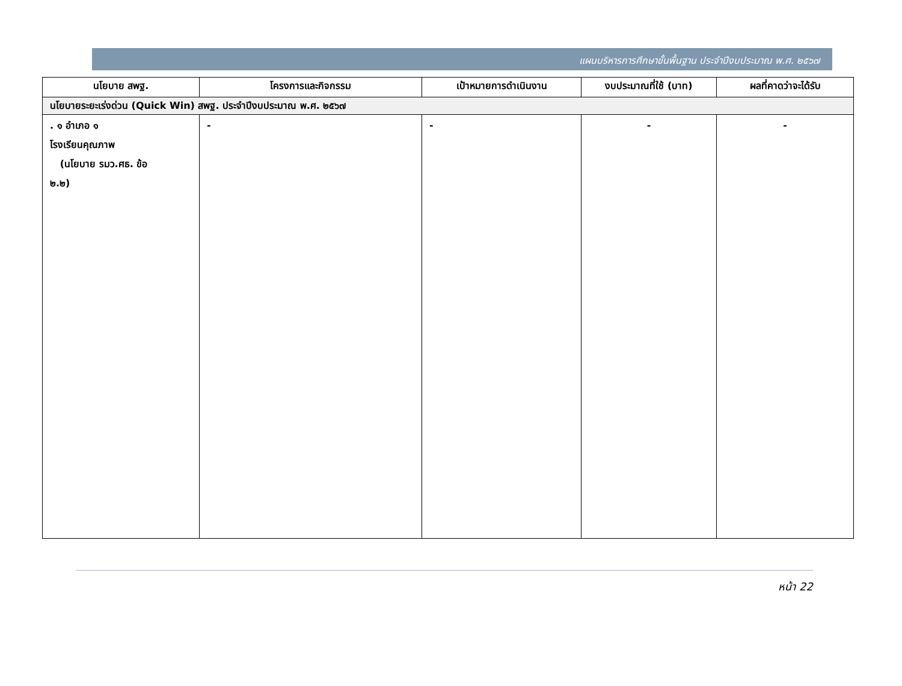แผนบริหารการศึกษาขั้นพื้นฐาน ประจำปีงบประมาณ พ.ศ. ๒๕๖๗
| นโยบาย สพฐ. | โครงการและกิจกรรม | เป้าหมายการดำเนินงาน | งบประมาณที่ใช้ (บาท) | ผลที่คาดว่าจะได้รับ |
| --- | --- | --- | --- | --- |
| นโยบายระยะเร่งด่วน (Quick Win) สพฐ. ประจำปีงบประมาณ พ.ศ. ๒๕๖๗ | | | | |
| . ๑ อำเภอ ๑ โรงเรียนคุณภาพ (นโยบาย รมว.ศธ. ข้อ ๒.๒) | - | - | - | - |
หน้า 22